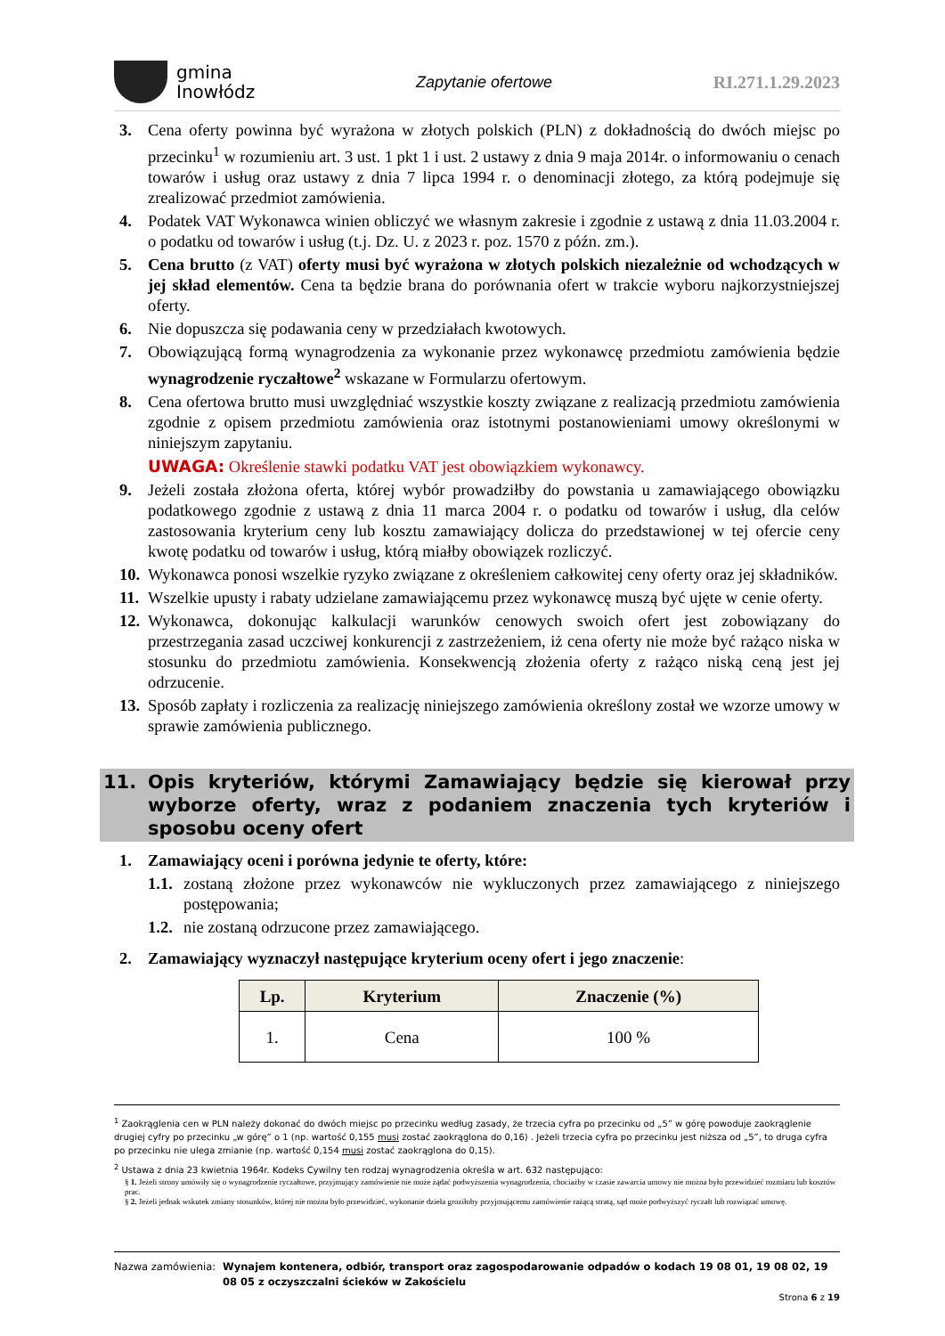gmina
Inowłódz
Zapytanie ofertowe RI.271.1.29.2023
3. Cena oferty powinna być wyrażona w złotych polskich (PLN) z dokładnością do dwóch miejsc po przecinku<sup>1</sup> w rozumieniu art. 3 ust. 1 pkt 1 i ust. 2 ustawy z dnia 9 maja 2014r. o informowaniu o cenach towarów i usług oraz ustawy z dnia 7 lipca 1994 r. o denominacji złotego, za którą podejmuje się zrealizować przedmiot zamówienia.
4. Podatek VAT Wykonawca winien obliczyć we własnym zakresie i zgodnie z ustawą z dnia 11.03.2004 r. o podatku od towarów i usług (t.j. Dz. U. z 2023 r. poz. 1570 z późn. zm.).
5. Cena brutto (z VAT) oferty musi być wyrażona w złotych polskich niezależnie od wchodzących w jej skład elementów. Cena ta będzie brana do porównania ofert w trakcie wyboru najkorzystniejszej oferty.
6. Nie dopuszcza się podawania ceny w przedziałach kwotowych.
7. Obowiązującą formą wynagrodzenia za wykonanie przez wykonawcę przedmiotu zamówienia będzie wynagrodzenie ryczałtowe<sup>2</sup> wskazane w Formularzu ofertowym.
8. Cena ofertowa brutto musi uwzględniać wszystkie koszty związane z realizacją przedmiotu zamówienia zgodnie z opisem przedmiotu zamówienia oraz istotnymi postanowieniami umowy określonymi w niniejszym zapytaniu.
UWAGA: Określenie stawki podatku VAT jest obowiązkiem wykonawcy.
9. Jeżeli została złożona oferta, której wybór prowadziłby do powstania u zamawiającego obowiązku podatkowego zgodnie z ustawą z dnia 11 marca 2004 r. o podatku od towarów i usług, dla celów zastosowania kryterium ceny lub kosztu zamawiający dolicza do przedstawionej w tej ofercie ceny kwotę podatku od towarów i usług, którą miałby obowiązek rozliczyć.
10. Wykonawca ponosi wszelkie ryzyko związane z określeniem całkowitej ceny oferty oraz jej składników.
11. Wszelkie upusty i rabaty udzielane zamawiającemu przez wykonawcę muszą być ujęte w cenie oferty.
12. Wykonawca, dokonując kalkulacji warunków cenowych swoich ofert jest zobowiązany do przestrzegania zasad uczciwej konkurencji z zastrzeżeniem, iż cena oferty nie może być rażąco niska w stosunku do przedmiotu zamówienia. Konsekwencją złożenia oferty z rażąco niską ceną jest jej odrzucenie.
13. Sposób zapłaty i rozliczenia za realizację niniejszego zamówienia określony został we wzorze umowy w sprawie zamówienia publicznego.
11. Opis kryteriów, którymi Zamawiający będzie się kierował przy wyborze oferty, wraz z podaniem znaczenia tych kryteriów i sposobu oceny ofert
1. Zamawiający oceni i porówna jedynie te oferty, które:
1.1. zostaną złożone przez wykonawców nie wykluczonych przez zamawiającego z niniejszego postępowania;
1.2. nie zostaną odrzucone przez zamawiającego.
2. Zamawiający wyznaczył następujące kryterium oceny ofert i jego znaczenie:
| Lp. | Kryterium | Znaczenie (%) |
| --- | --- | --- |
| 1. | Cena | 100 % |
<sup>1</sup> Zaokrąglenia cen w PLN należy dokonać do dwóch miejsc po przecinku według zasady, że trzecia cyfra po przecinku od „5” w górę powoduje zaokrąglenie drugiej cyfry po przecinku „w górę” o 1 (np. wartość 0,155 musi zostać zaokrąglona do 0,16) . Jeżeli trzecia cyfra po przecinku jest niższa od „5”, to druga cyfra po przecinku nie ulega zmianie (np. wartość 0,154 musi zostać zaokrąglona do 0,15).
<sup>2</sup> Ustawa z dnia 23 kwietnia 1964r. Kodeks Cywilny ten rodzaj wynagrodzenia określa w art. 632 następująco:
§ 1. Jeżeli strony umówiły się o wynagrodzenie ryczałtowe, przyjmujący zamówienie nie może żądać podwyższenia wynagrodzenia, chociażby w czasie zawarcia umowy nie można było przewidzieć rozmiaru lub kosztów prac.
§ 2. Jeżeli jednak wskutek zmiany stosunków, której nie można było przewidzieć, wykonanie dzieła groziłoby przyjmującemu zamówienie rażącą stratą, sąd może podwyższyć ryczałt lub rozwiązać umowę.
Nazwa zamówienia: Wynajem kontenera, odbiór, transport oraz zagospodarowanie odpadów o kodach 19 08 01, 19 08 02, 19 08 05 z oczyszczalni ścieków w Zakościelu
Strona 6 z 19